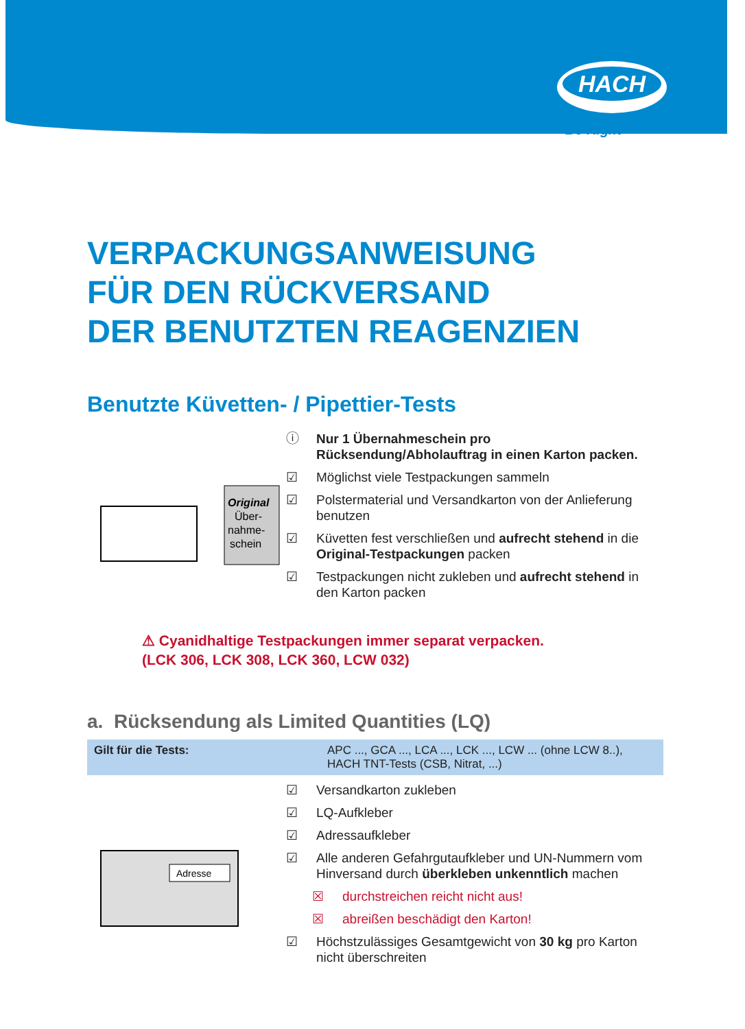HACH
Be Right™
VERPACKUNGSANWEISUNG
FÜR DEN RÜCKVERSAND
DER BENUTZTEN REAGENZIEN
Benutzte Küvetten- / Pipettier-Tests
Original
Über-
nahme-
schein
ⓘ Nur 1 Übernahmeschein pro Rücksendung/Abholauftrag in einen Karton packen.
☑ Möglichst viele Testpackungen sammeln
☑ Polstermaterial und Versandkarton von der Anlieferung benutzen
☑ Küvetten fest verschließen und aufrecht stehend in die Original-Testpackungen packen
☑ Testpackungen nicht zukleben und aufrecht stehend in den Karton packen
⚠ Cyanidhaltige Testpackungen immer separat verpacken.
(LCK 306, LCK 308, LCK 360, LCW 032)
a. Rücksendung als Limited Quantities (LQ)
| Gilt für die Tests: | APC ..., GCA ..., LCA ..., LCK ..., LCW ... (ohne LCW 8..), HACH TNT-Tests (CSB, Nitrat, ...) |
Adresse
☑ Versandkarton zukleben
☑ LQ-Aufkleber
☑ Adressaufkleber
☑ Alle anderen Gefahrgutaufkleber und UN-Nummern vom Hinversand durch überkleben unkenntlich machen
☒ durchstreichen reicht nicht aus!
☒ abreißen beschädigt den Karton!
☑ Höchstzulässiges Gesamtgewicht von 30 kg pro Karton nicht überschreiten